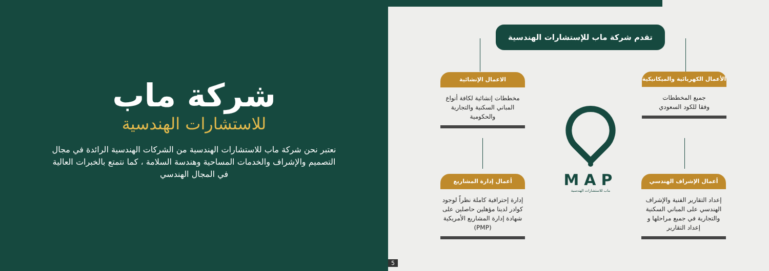شركة ماب
للاستشارات الهندسية
نعتبر نحن شركة ماب للاستشارات الهندسية من الشركات الهندسية الرائدة في مجال التصميم والإشراف والخدمات المساحية وهندسة السلامة ، كما نتمتع بالخبرات العالية في المجال الهندسي
تقدم شركة ماب للإستشارات الهندسية
الأعمال الكهربائية والميكانيكية
جميع المخططات
وفقا للكود السعودي
الاعمال الإنشائية
مخططات إنشائية لكافة أنواع المباني السكنية والتجارية والحكومية
MAP
ماب للاستشارات الهندسية
أعمال الإشراف الهندسي
إعداد التقارير الفنية والإشراف الهندسي على المباني السكنية والتجارية في جميع مراحلها و إعداد التقارير
أعمال إدارة المشاريع
إدارة إحترافية كاملة نظراً لوجود كوادر لدينا مؤهلين حاصلين على شهادة إدارة المشاريع الأمريكية (PMP)
5